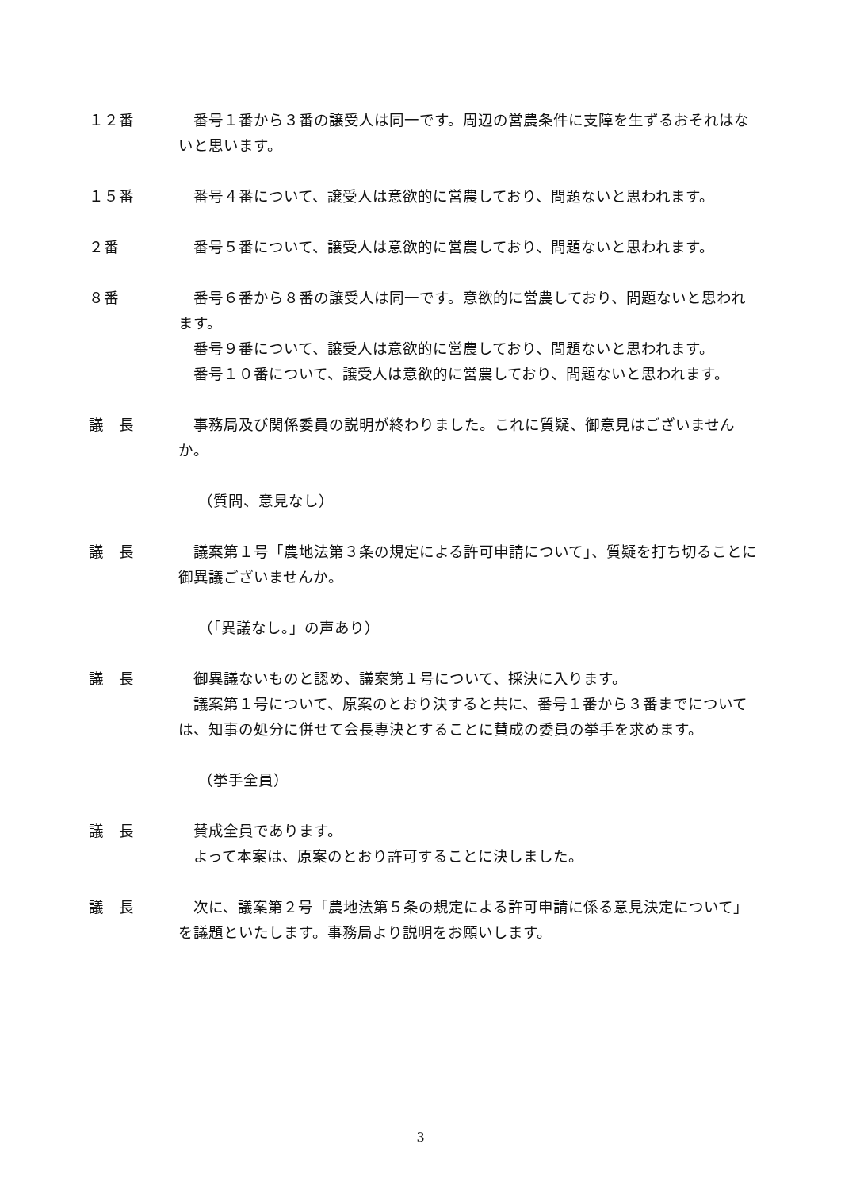１２番 番号１番から３番の譲受人は同一です。周辺の営農条件に支障を生ずるおそれはないと思います。
１５番 番号４番について、譲受人は意欲的に営農しており、問題ないと思われます。
２番 番号５番について、譲受人は意欲的に営農しており、問題ないと思われます。
８番 番号６番から８番の譲受人は同一です。意欲的に営農しており、問題ないと思われます。
番号９番について、譲受人は意欲的に営農しており、問題ないと思われます。
番号１０番について、譲受人は意欲的に営農しており、問題ないと思われます。
議　長 事務局及び関係委員の説明が終わりました。これに質疑、御意見はございませんか。
（質問、意見なし）
議　長 議案第１号「農地法第３条の規定による許可申請について」、質疑を打ち切ることに御異議ございませんか。
（「異議なし。」の声あり）
議　長 御異議ないものと認め、議案第１号について、採決に入ります。
議案第１号について、原案のとおり決すると共に、番号１番から３番までについては、知事の処分に併せて会長専決とすることに賛成の委員の挙手を求めます。
（挙手全員）
議　長 賛成全員であります。
よって本案は、原案のとおり許可することに決しました。
議　長 次に、議案第２号「農地法第５条の規定による許可申請に係る意見決定について」を議題といたします。事務局より説明をお願いします。
3